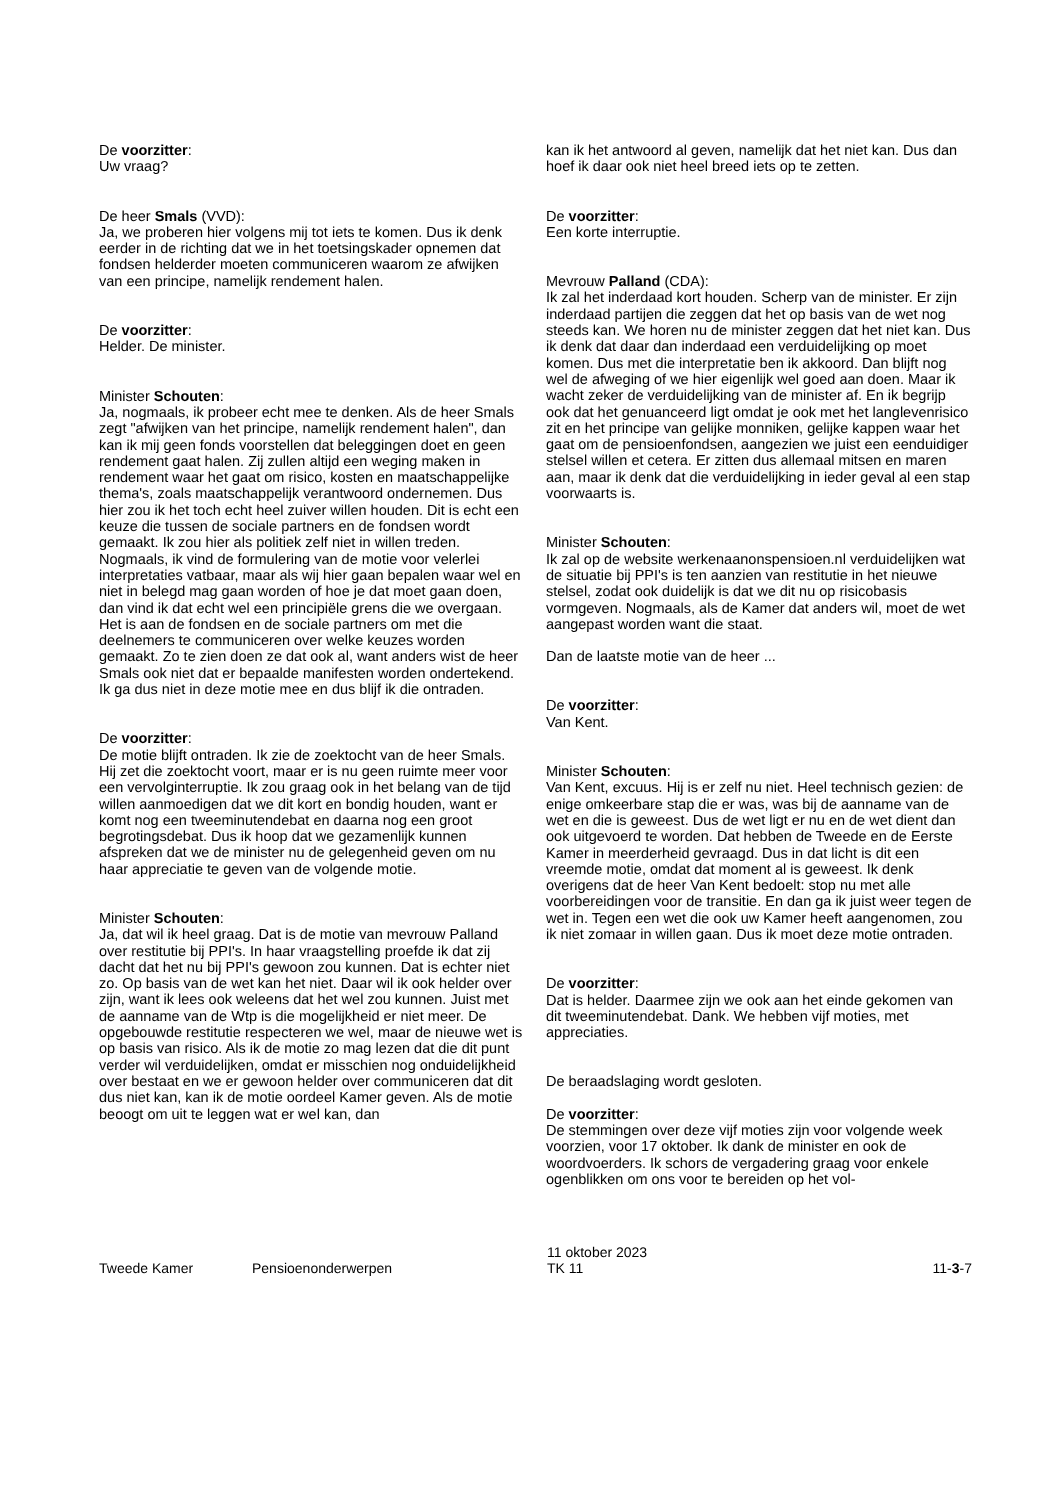De voorzitter:
Uw vraag?
De heer Smals (VVD):
Ja, we proberen hier volgens mij tot iets te komen. Dus ik denk eerder in de richting dat we in het toetsingskader opnemen dat fondsen helderder moeten communiceren waarom ze afwijken van een principe, namelijk rendement halen.
De voorzitter:
Helder. De minister.
Minister Schouten:
Ja, nogmaals, ik probeer echt mee te denken. Als de heer Smals zegt "afwijken van het principe, namelijk rendement halen", dan kan ik mij geen fonds voorstellen dat beleggingen doet en geen rendement gaat halen. Zij zullen altijd een weging maken in rendement waar het gaat om risico, kosten en maatschappelijke thema's, zoals maatschappelijk verantwoord ondernemen. Dus hier zou ik het toch echt heel zuiver willen houden. Dit is echt een keuze die tussen de sociale partners en de fondsen wordt gemaakt. Ik zou hier als politiek zelf niet in willen treden. Nogmaals, ik vind de formulering van de motie voor velerlei interpretaties vatbaar, maar als wij hier gaan bepalen waar wel en niet in belegd mag gaan worden of hoe je dat moet gaan doen, dan vind ik dat echt wel een principiële grens die we overgaan. Het is aan de fondsen en de sociale partners om met die deelnemers te communiceren over welke keuzes worden gemaakt. Zo te zien doen ze dat ook al, want anders wist de heer Smals ook niet dat er bepaalde manifesten worden ondertekend. Ik ga dus niet in deze motie mee en dus blijf ik die ontraden.
De voorzitter:
De motie blijft ontraden. Ik zie de zoektocht van de heer Smals. Hij zet die zoektocht voort, maar er is nu geen ruimte meer voor een vervolginterruptie. Ik zou graag ook in het belang van de tijd willen aanmoedigen dat we dit kort en bondig houden, want er komt nog een tweeminutendebat en daarna nog een groot begrotingsdebat. Dus ik hoop dat we gezamenlijk kunnen afspreken dat we de minister nu de gelegenheid geven om nu haar appreciatie te geven van de volgende motie.
Minister Schouten:
Ja, dat wil ik heel graag. Dat is de motie van mevrouw Palland over restitutie bij PPI's. In haar vraagstelling proefde ik dat zij dacht dat het nu bij PPI's gewoon zou kunnen. Dat is echter niet zo. Op basis van de wet kan het niet. Daar wil ik ook helder over zijn, want ik lees ook weleens dat het wel zou kunnen. Juist met de aanname van de Wtp is die mogelijkheid er niet meer. De opgebouwde restitutie respecteren we wel, maar de nieuwe wet is op basis van risico. Als ik de motie zo mag lezen dat die dit punt verder wil verduidelijken, omdat er misschien nog onduidelijkheid over bestaat en we er gewoon helder over communiceren dat dit dus niet kan, kan ik de motie oordeel Kamer geven. Als de motie beoogt om uit te leggen wat er wel kan, dan
kan ik het antwoord al geven, namelijk dat het niet kan. Dus dan hoef ik daar ook niet heel breed iets op te zetten.
De voorzitter:
Een korte interruptie.
Mevrouw Palland (CDA):
Ik zal het inderdaad kort houden. Scherp van de minister. Er zijn inderdaad partijen die zeggen dat het op basis van de wet nog steeds kan. We horen nu de minister zeggen dat het niet kan. Dus ik denk dat daar dan inderdaad een verduidelijking op moet komen. Dus met die interpretatie ben ik akkoord. Dan blijft nog wel de afweging of we hier eigenlijk wel goed aan doen. Maar ik wacht zeker de verduidelijking van de minister af. En ik begrijp ook dat het genuanceerd ligt omdat je ook met het langlevenrisico zit en het principe van gelijke monniken, gelijke kappen waar het gaat om de pensioenfondsen, aangezien we juist een eenduidiger stelsel willen et cetera. Er zitten dus allemaal mitsen en maren aan, maar ik denk dat die verduidelijking in ieder geval al een stap voorwaarts is.
Minister Schouten:
Ik zal op de website werkenaanonspensioen.nl verduidelijken wat de situatie bij PPI's is ten aanzien van restitutie in het nieuwe stelsel, zodat ook duidelijk is dat we dit nu op risicobasis vormgeven. Nogmaals, als de Kamer dat anders wil, moet de wet aangepast worden want die staat.
Dan de laatste motie van de heer ...
De voorzitter:
Van Kent.
Minister Schouten:
Van Kent, excuus. Hij is er zelf nu niet. Heel technisch gezien: de enige omkeerbare stap die er was, was bij de aanname van de wet en die is geweest. Dus de wet ligt er nu en de wet dient dan ook uitgevoerd te worden. Dat hebben de Tweede en de Eerste Kamer in meerderheid gevraagd. Dus in dat licht is dit een vreemde motie, omdat dat moment al is geweest. Ik denk overigens dat de heer Van Kent bedoelt: stop nu met alle voorbereidingen voor de transitie. En dan ga ik juist weer tegen de wet in. Tegen een wet die ook uw Kamer heeft aangenomen, zou ik niet zomaar in willen gaan. Dus ik moet deze motie ontraden.
De voorzitter:
Dat is helder. Daarmee zijn we ook aan het einde gekomen van dit tweeminutendebat. Dank. We hebben vijf moties, met appreciaties.
De beraadslaging wordt gesloten.
De voorzitter:
De stemmingen over deze vijf moties zijn voor volgende week voorzien, voor 17 oktober. Ik dank de minister en ook de woordvoerders. Ik schors de vergadering graag voor enkele ogenblikken om ons voor te bereiden op het vol-
Tweede Kamer Pensioenonderwerpen
11 oktober 2023
TK 11
11-3-7